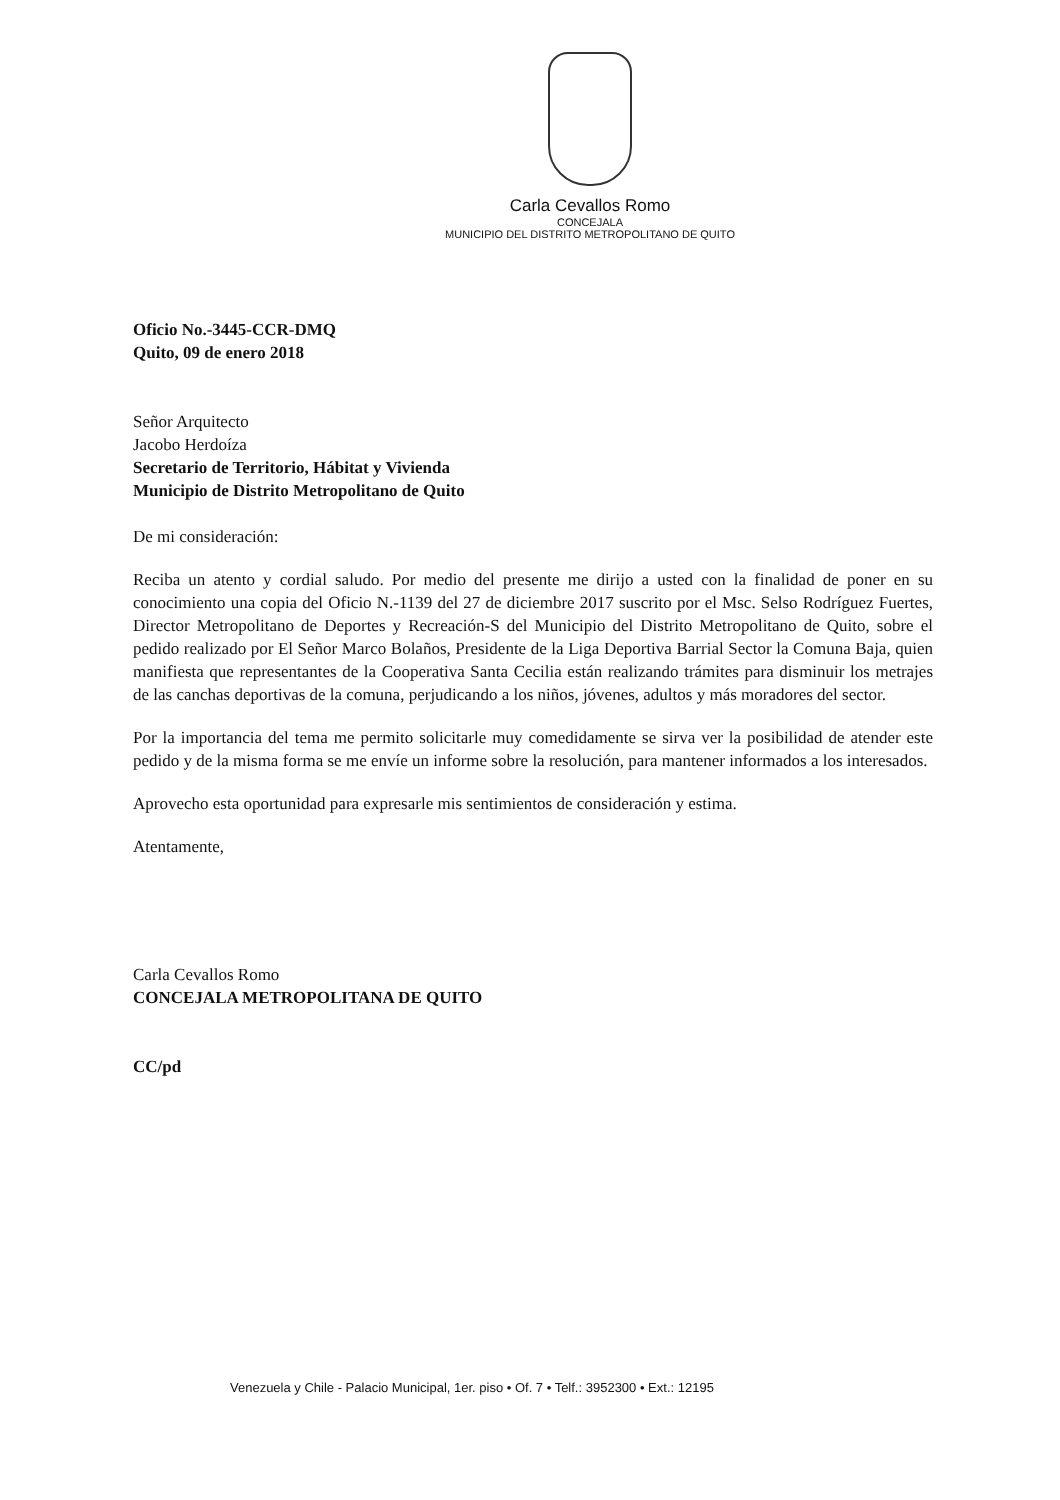Carla Cevallos Romo
CONCEJALA
MUNICIPIO DEL DISTRITO METROPOLITANO DE QUITO
Oficio No.-3445-CCR-DMQ
Quito, 09 de enero 2018
Señor Arquitecto
Jacobo Herdoíza
Secretario de Territorio, Hábitat y Vivienda
Municipio de Distrito Metropolitano de Quito
De mi consideración:
Reciba un atento y cordial saludo. Por medio del presente me dirijo a usted con la finalidad de poner en su conocimiento una copia del Oficio N.-1139 del 27 de diciembre 2017 suscrito por el Msc. Selso Rodríguez Fuertes, Director Metropolitano de Deportes y Recreación-S del Municipio del Distrito Metropolitano de Quito, sobre el pedido realizado por El Señor Marco Bolaños, Presidente de la Liga Deportiva Barrial Sector la Comuna Baja, quien manifiesta que representantes de la Cooperativa Santa Cecilia están realizando trámites para disminuir los metrajes de las canchas deportivas de la comuna, perjudicando a los niños, jóvenes, adultos y más moradores del sector.
Por la importancia del tema me permito solicitarle muy comedidamente se sirva ver la posibilidad de atender este pedido y de la misma forma se me envíe un informe sobre la resolución, para mantener informados a los interesados.
Aprovecho esta oportunidad para expresarle mis sentimientos de consideración y estima.
Atentamente,
Carla Cevallos Romo
CONCEJALA METROPOLITANA DE QUITO
CC/pd
Venezuela y Chile - Palacio Municipal, 1er. piso • Of. 7 • Telf.: 3952300 • Ext.: 12195